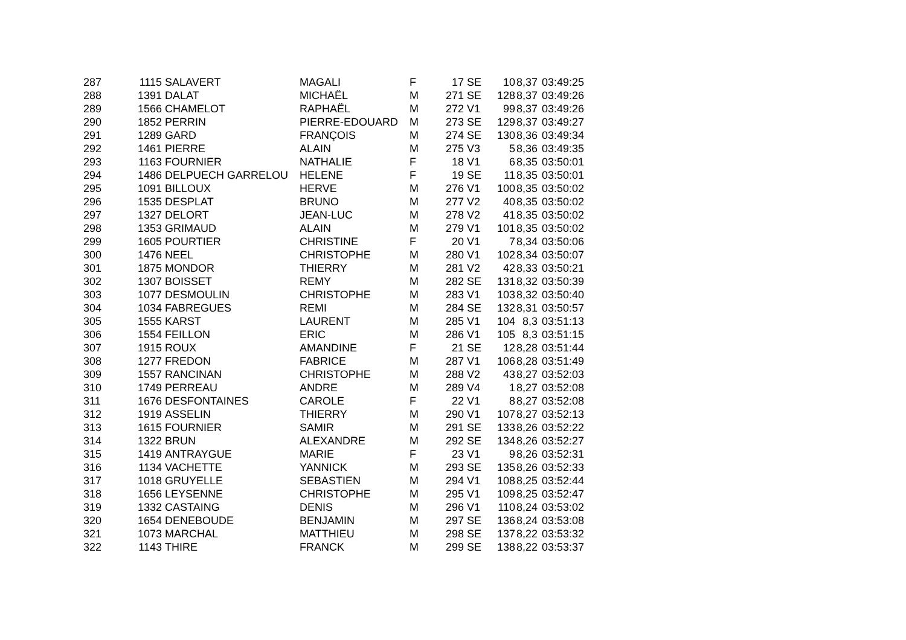| 287 | 1115 | SALAVERT | MAGALI | F | 17 | SE | 10 | 8,37 | 03:49:25 |
| 288 | 1391 | DALAT | MICHAËL | M | 271 | SE | 128 | 8,37 | 03:49:26 |
| 289 | 1566 | CHAMELOT | RAPHAËL | M | 272 | V1 | 99 | 8,37 | 03:49:26 |
| 290 | 1852 | PERRIN | PIERRE-EDOUARD | M | 273 | SE | 129 | 8,37 | 03:49:27 |
| 291 | 1289 | GARD | FRANÇOIS | M | 274 | SE | 130 | 8,36 | 03:49:34 |
| 292 | 1461 | PIERRE | ALAIN | M | 275 | V3 | 5 | 8,36 | 03:49:35 |
| 293 | 1163 | FOURNIER | NATHALIE | F | 18 | V1 | 6 | 8,35 | 03:50:01 |
| 294 | 1486 | DELPUECH GARRELOU | HELENE | F | 19 | SE | 11 | 8,35 | 03:50:01 |
| 295 | 1091 | BILLOUX | HERVE | M | 276 | V1 | 100 | 8,35 | 03:50:02 |
| 296 | 1535 | DESPLAT | BRUNO | M | 277 | V2 | 40 | 8,35 | 03:50:02 |
| 297 | 1327 | DELORT | JEAN-LUC | M | 278 | V2 | 41 | 8,35 | 03:50:02 |
| 298 | 1353 | GRIMAUD | ALAIN | M | 279 | V1 | 101 | 8,35 | 03:50:02 |
| 299 | 1605 | POURTIER | CHRISTINE | F | 20 | V1 | 7 | 8,34 | 03:50:06 |
| 300 | 1476 | NEEL | CHRISTOPHE | M | 280 | V1 | 102 | 8,34 | 03:50:07 |
| 301 | 1875 | MONDOR | THIERRY | M | 281 | V2 | 42 | 8,33 | 03:50:21 |
| 302 | 1307 | BOISSET | REMY | M | 282 | SE | 131 | 8,32 | 03:50:39 |
| 303 | 1077 | DESMOULIN | CHRISTOPHE | M | 283 | V1 | 103 | 8,32 | 03:50:40 |
| 304 | 1034 | FABREGUES | REMI | M | 284 | SE | 132 | 8,31 | 03:50:57 |
| 305 | 1555 | KARST | LAURENT | M | 285 | V1 | 104 | 8,3 | 03:51:13 |
| 306 | 1554 | FEILLON | ERIC | M | 286 | V1 | 105 | 8,3 | 03:51:15 |
| 307 | 1915 | ROUX | AMANDINE | F | 21 | SE | 12 | 8,28 | 03:51:44 |
| 308 | 1277 | FREDON | FABRICE | M | 287 | V1 | 106 | 8,28 | 03:51:49 |
| 309 | 1557 | RANCINAN | CHRISTOPHE | M | 288 | V2 | 43 | 8,27 | 03:52:03 |
| 310 | 1749 | PERREAU | ANDRE | M | 289 | V4 | 1 | 8,27 | 03:52:08 |
| 311 | 1676 | DESFONTAINES | CAROLE | F | 22 | V1 | 8 | 8,27 | 03:52:08 |
| 312 | 1919 | ASSELIN | THIERRY | M | 290 | V1 | 107 | 8,27 | 03:52:13 |
| 313 | 1615 | FOURNIER | SAMIR | M | 291 | SE | 133 | 8,26 | 03:52:22 |
| 314 | 1322 | BRUN | ALEXANDRE | M | 292 | SE | 134 | 8,26 | 03:52:27 |
| 315 | 1419 | ANTRAYGUE | MARIE | F | 23 | V1 | 9 | 8,26 | 03:52:31 |
| 316 | 1134 | VACHETTE | YANNICK | M | 293 | SE | 135 | 8,26 | 03:52:33 |
| 317 | 1018 | GRUYELLE | SEBASTIEN | M | 294 | V1 | 108 | 8,25 | 03:52:44 |
| 318 | 1656 | LEYSENNE | CHRISTOPHE | M | 295 | V1 | 109 | 8,25 | 03:52:47 |
| 319 | 1332 | CASTAING | DENIS | M | 296 | V1 | 110 | 8,24 | 03:53:02 |
| 320 | 1654 | DENEBOUDE | BENJAMIN | M | 297 | SE | 136 | 8,24 | 03:53:08 |
| 321 | 1073 | MARCHAL | MATTHIEU | M | 298 | SE | 137 | 8,22 | 03:53:32 |
| 322 | 1143 | THIRE | FRANCK | M | 299 | SE | 138 | 8,22 | 03:53:37 |